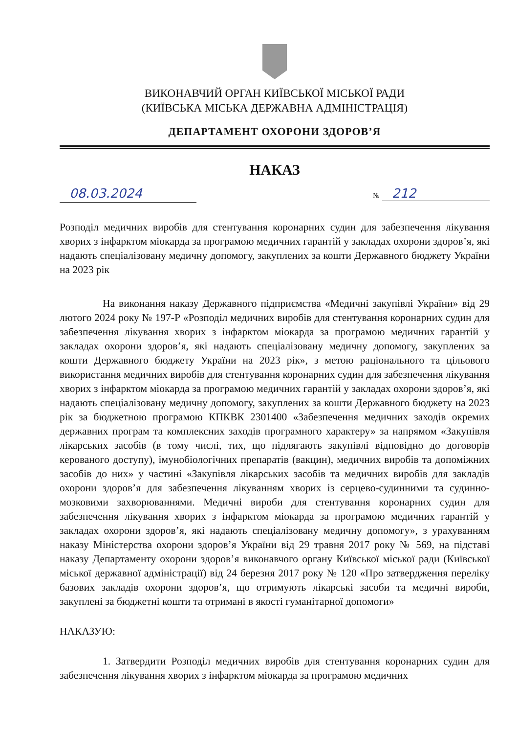ВИКОНАВЧИЙ ОРГАН КИЇВСЬКОЇ МІСЬКОЇ РАДИ
(КИЇВСЬКА МІСЬКА ДЕРЖАВНА АДМІНІСТРАЦІЯ)
ДЕПАРТАМЕНТ ОХОРОНИ ЗДОРОВ’Я
НАКАЗ
08.03.2024 № 212
Розподіл медичних виробів для стентування коронарних судин для забезпечення лікування хворих з інфарктом міокарда за програмою медичних гарантій у закладах охорони здоров’я, які надають спеціалізовану медичну допомогу, закуплених за кошти Державного бюджету України на 2023 рік
На виконання наказу Державного підприємства «Медичні закупівлі України» від 29 лютого 2024 року № 197-Р «Розподіл медичних виробів для стентування коронарних судин для забезпечення лікування хворих з інфарктом міокарда за програмою медичних гарантій у закладах охорони здоров’я, які надають спеціалізовану медичну допомогу, закуплених за кошти Державного бюджету України на 2023 рік», з метою раціонального та цільового використання медичних виробів для стентування коронарних судин для забезпечення лікування хворих з інфарктом міокарда за програмою медичних гарантій у закладах охорони здоров’я, які надають спеціалізовану медичну допомогу, закуплених за кошти Державного бюджету на 2023 рік за бюджетною програмою КПКВК 2301400 «Забезпечення медичних заходів окремих державних програм та комплексних заходів програмного характеру» за напрямом «Закупівля лікарських засобів (в тому числі, тих, що підлягають закупівлі відповідно до договорів керованого доступу), імунобіологічних препаратів (вакцин), медичних виробів та допоміжних засобів до них» у частині «Закупівля лікарських засобів та медичних виробів для закладів охорони здоров’я для забезпечення лікуванням хворих із серцево-судинними та судинно-мозковими захворюваннями. Медичні вироби для стентування коронарних судин для забезпечення лікування хворих з інфарктом міокарда за програмою медичних гарантій у закладах охорони здоров’я, які надають спеціалізовану медичну допомогу», з урахуванням наказу Міністерства охорони здоров’я України від 29 травня 2017 року № 569, на підставі наказу Департаменту охорони здоров’я виконавчого органу Київської міської ради (Київської міської державної адміністрації) від 24 березня 2017 року № 120 «Про затвердження переліку базових закладів охорони здоров’я, що отримують лікарські засоби та медичні вироби, закуплені за бюджетні кошти та отримані в якості гуманітарної допомоги»
НАКАЗУЮ:
1. Затвердити Розподіл медичних виробів для стентування коронарних судин для забезпечення лікування хворих з інфарктом міокарда за програмою медичних